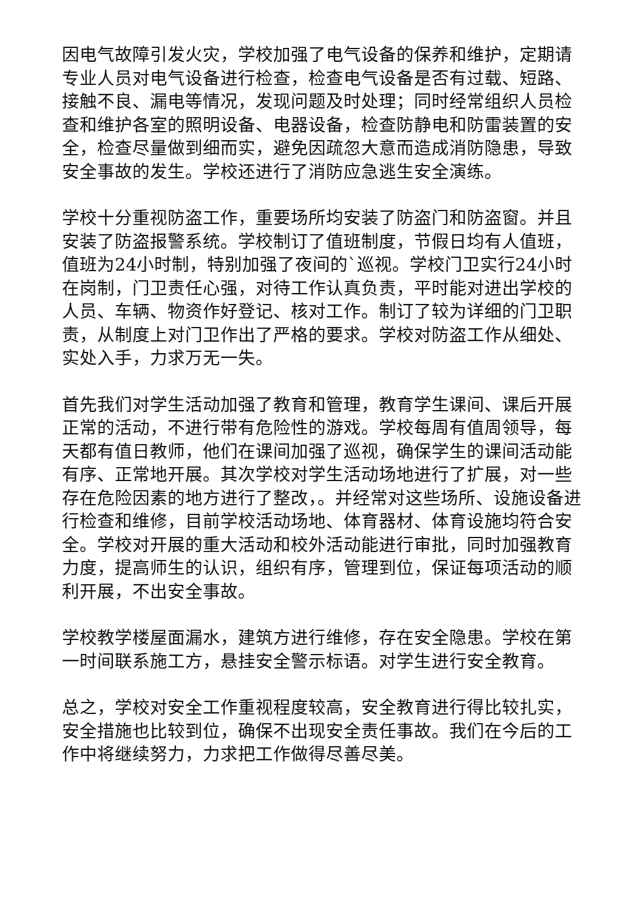因电气故障引发火灾，学校加强了电气设备的保养和维护，定期请专业人员对电气设备进行检查，检查电气设备是否有过载、短路、接触不良、漏电等情况，发现问题及时处理；同时经常组织人员检查和维护各室的照明设备、电器设备，检查防静电和防雷装置的安全，检查尽量做到细而实，避免因疏忽大意而造成消防隐患，导致安全事故的发生。学校还进行了消防应急逃生安全演练。
学校十分重视防盗工作，重要场所均安装了防盗门和防盗窗。并且安装了防盗报警系统。学校制订了值班制度，节假日均有人值班，值班为24小时制，特别加强了夜间的`巡视。学校门卫实行24小时在岗制，门卫责任心强，对待工作认真负责，平时能对进出学校的人员、车辆、物资作好登记、核对工作。制订了较为详细的门卫职责，从制度上对门卫作出了严格的要求。学校对防盗工作从细处、实处入手，力求万无一失。
首先我们对学生活动加强了教育和管理，教育学生课间、课后开展正常的活动，不进行带有危险性的游戏。学校每周有值周领导，每天都有值日教师，他们在课间加强了巡视，确保学生的课间活动能有序、正常地开展。其次学校对学生活动场地进行了扩展，对一些存在危险因素的地方进行了整改，。并经常对这些场所、设施设备进行检查和维修，目前学校活动场地、体育器材、体育设施均符合安全。学校对开展的重大活动和校外活动能进行审批，同时加强教育力度，提高师生的认识，组织有序，管理到位，保证每项活动的顺利开展，不出安全事故。
学校教学楼屋面漏水，建筑方进行维修，存在安全隐患。学校在第一时间联系施工方，悬挂安全警示标语。对学生进行安全教育。
总之，学校对安全工作重视程度较高，安全教育进行得比较扎实，安全措施也比较到位，确保不出现安全责任事故。我们在今后的工作中将继续努力，力求把工作做得尽善尽美。